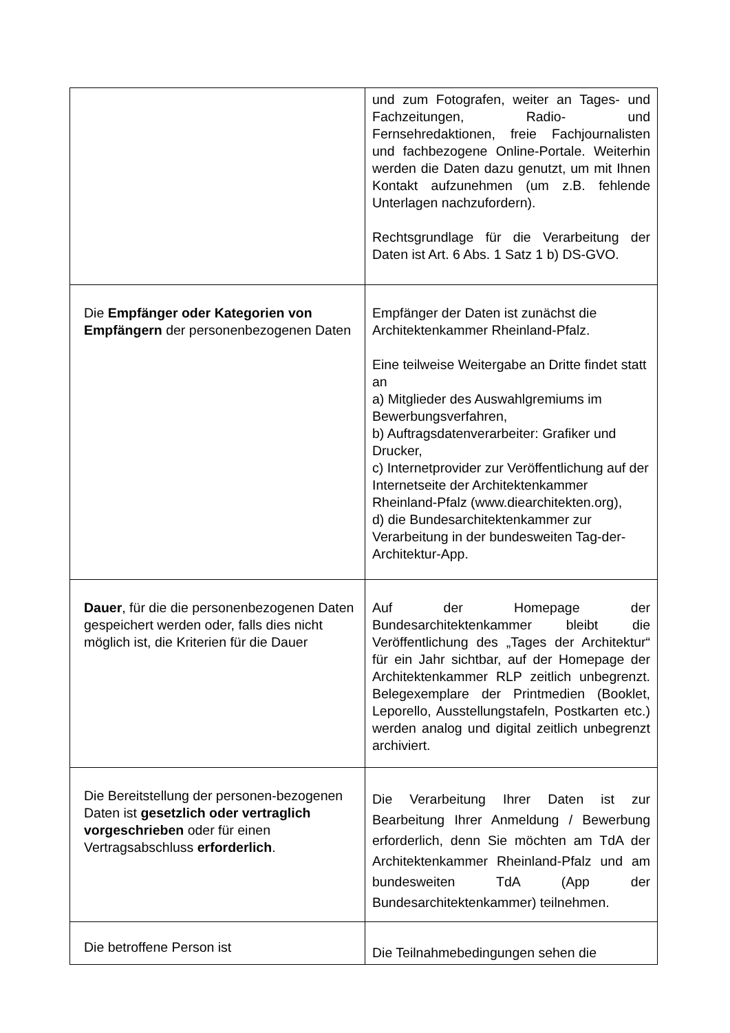| | und zum Fotografen, weiter an Tages- und Fachzeitungen, Radio- und Fernsehredaktionen, freie Fachjournalisten und fachbezogene Online-Portale. Weiterhin werden die Daten dazu genutzt, um mit Ihnen Kontakt aufzunehmen (um z.B. fehlende Unterlagen nachzufordern). Rechtsgrundlage für die Verarbeitung der Daten ist Art. 6 Abs. 1 Satz 1 b) DS-GVO. |
| Die Empfänger oder Kategorien von Empfängern der personenbezogenen Daten | Empfänger der Daten ist zunächst die Architektenkammer Rheinland-Pfalz. Eine teilweise Weitergabe an Dritte findet statt an a) Mitglieder des Auswahlgremiums im Bewerbungsverfahren, b) Auftragsdatenverarbeiter: Grafiker und Drucker, c) Internetprovider zur Veröffentlichung auf der Internetseite der Architektenkammer Rheinland-Pfalz (www.diearchitekten.org), d) die Bundesarchitektenkammer zur Verarbeitung in der bundesweiten Tag-der-Architektur-App. |
| Dauer , für die die personenbezogenen Daten gespeichert werden oder, falls dies nicht möglich ist, die Kriterien für die Dauer | Auf der Homepage der Bundesarchitektenkammer bleibt die Veröffentlichung des „Tages der Architektur“ für ein Jahr sichtbar, auf der Homepage der Architektenkammer RLP zeitlich unbegrenzt. Belegexemplare der Printmedien (Booklet, Leporello, Ausstellungstafeln, Postkarten etc.) werden analog und digital zeitlich unbegrenzt archiviert. |
| Die Bereitstellung der personen-bezogenen Daten ist gesetzlich oder vertraglich vorgeschrieben oder für einen Vertragsabschluss erforderlich . | Die Verarbeitung Ihrer Daten ist zur Bearbeitung Ihrer Anmeldung / Bewerbung erforderlich, denn Sie möchten am TdA der Architektenkammer Rheinland-Pfalz und am bundesweiten TdA (App der Bundesarchitektenkammer) teilnehmen. |
| Die betroffene Person ist | Die Teilnahmebedingungen sehen die |